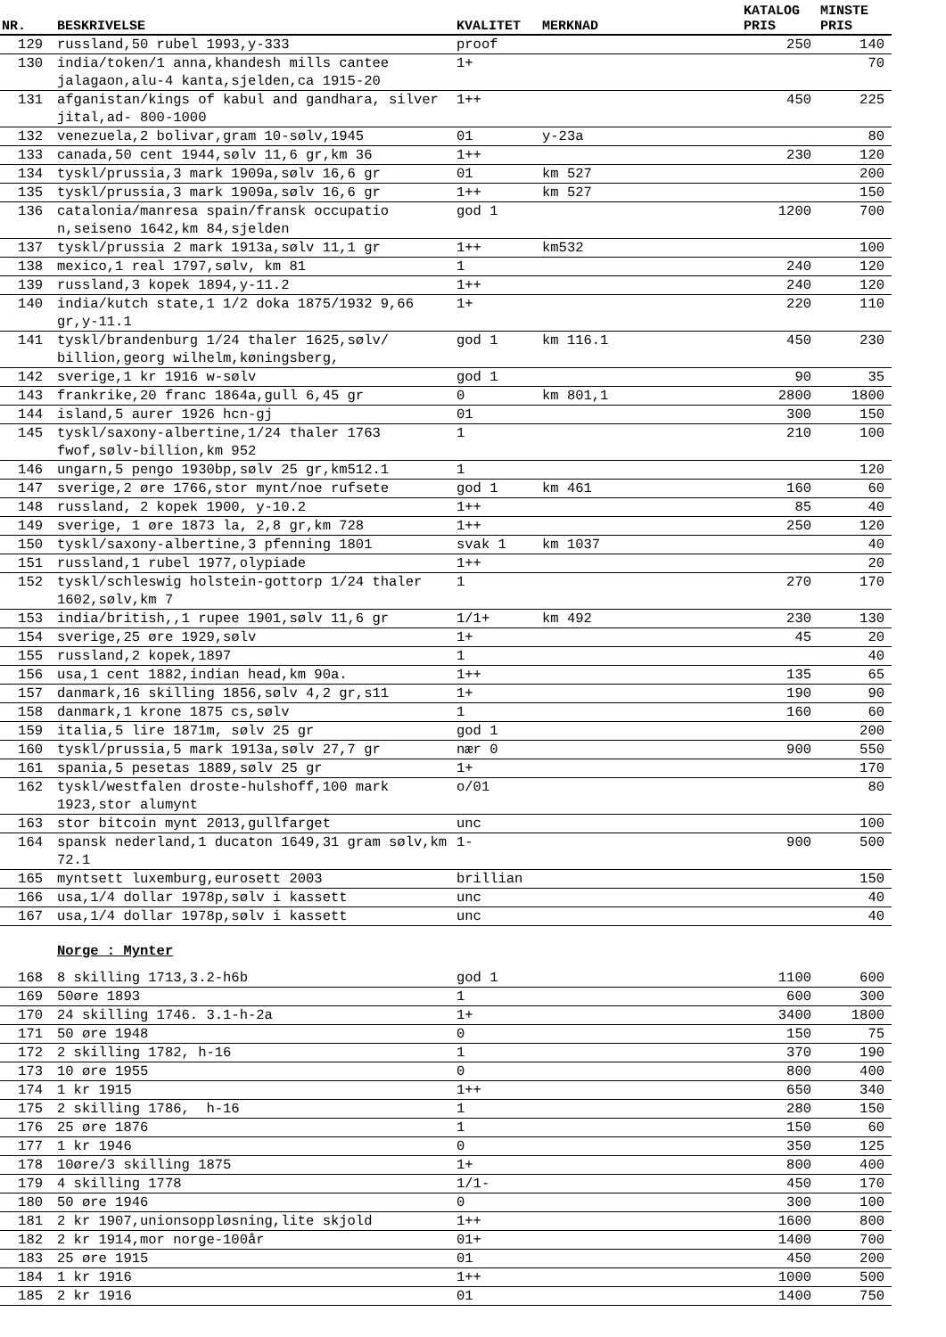| | | | | KATALOG | MINSTE |
| --- | --- | --- | --- | --- | --- |
| NR. | BESKRIVELSE | KVALITET | MERKNAD | PRIS | PRIS |
| 129 | russland,50 rubel 1993,y-333 | proof | | 250 | 140 |
| 130 | india/token/1 anna,khandesh mills cantee jalagaon,alu-4 kanta,sjelden,ca 1915-20 | 1+ | | | 70 |
| 131 | afganistan/kings of kabul and gandhara, silver jital,ad- 800-1000 | 1++ | | 450 | 225 |
| 132 | venezuela,2 bolivar,gram 10-sølv,1945 | 01 | y-23a | | 80 |
| 133 | canada,50 cent 1944,sølv 11,6 gr,km 36 | 1++ | | 230 | 120 |
| 134 | tyskl/prussia,3 mark 1909a,sølv 16,6 gr | 01 | km 527 | | 200 |
| 135 | tyskl/prussia,3 mark 1909a,sølv 16,6 gr | 1++ | km 527 | | 150 |
| 136 | catalonia/manresa spain/fransk occupatio n,seiseno 1642,km 84,sjelden | god 1 | | 1200 | 700 |
| 137 | tyskl/prussia 2 mark 1913a,sølv 11,1 gr | 1++ | km532 | | 100 |
| 138 | mexico,1 real 1797,sølv, km 81 | 1 | | 240 | 120 |
| 139 | russland,3 kopek 1894,y-11.2 | 1++ | | 240 | 120 |
| 140 | india/kutch state,1 1/2 doka 1875/1932 9,66 gr,y-11.1 | 1+ | | 220 | 110 |
| 141 | tyskl/brandenburg 1/24 thaler 1625,sølv/ billion,georg wilhelm,køningsberg, | god 1 | km 116.1 | 450 | 230 |
| 142 | sverige,1 kr 1916 w-sølv | god 1 | | 90 | 35 |
| 143 | frankrike,20 franc 1864a,gull 6,45 gr | 0 | km 801,1 | 2800 | 1800 |
| 144 | island,5 aurer 1926 hcn-gj | 01 | | 300 | 150 |
| 145 | tyskl/saxony-albertine,1/24 thaler 1763 fwof,sølv-billion,km 952 | 1 | | 210 | 100 |
| 146 | ungarn,5 pengo 1930bp,sølv 25 gr,km512.1 | 1 | | | 120 |
| 147 | sverige,2 øre 1766,stor mynt/noe rufsete | god 1 | km 461 | 160 | 60 |
| 148 | russland, 2 kopek 1900, y-10.2 | 1++ | | 85 | 40 |
| 149 | sverige, 1 øre 1873 la, 2,8 gr,km 728 | 1++ | | 250 | 120 |
| 150 | tyskl/saxony-albertine,3 pfenning 1801 | svak 1 | km 1037 | | 40 |
| 151 | russland,1 rubel 1977,olypiade | 1++ | | | 20 |
| 152 | tyskl/schleswig holstein-gottorp 1/24 thaler 1602,sølv,km 7 | 1 | | 270 | 170 |
| 153 | india/british,,1 rupee 1901,sølv 11,6 gr | 1/1+ | km 492 | 230 | 130 |
| 154 | sverige,25 øre 1929,sølv | 1+ | | 45 | 20 |
| 155 | russland,2 kopek,1897 | 1 | | | 40 |
| 156 | usa,1 cent 1882,indian head,km 90a. | 1++ | | 135 | 65 |
| 157 | danmark,16 skilling 1856,sølv 4,2 gr,s11 | 1+ | | 190 | 90 |
| 158 | danmark,1 krone 1875 cs,sølv | 1 | | 160 | 60 |
| 159 | italia,5 lire 1871m, sølv 25 gr | god 1 | | | 200 |
| 160 | tyskl/prussia,5 mark 1913a,sølv 27,7 gr | nær 0 | | 900 | 550 |
| 161 | spania,5 pesetas 1889,sølv 25 gr | 1+ | | | 170 |
| 162 | tyskl/westfalen droste-hulshoff,100 mark 1923,stor alumynt | o/01 | | | 80 |
| 163 | stor bitcoin mynt 2013,gullfarget | unc | | | 100 |
| 164 | spansk nederland,1 ducaton 1649,31 gram sølv,km 72.1 | 1- | | 900 | 500 |
| 165 | myntsett luxemburg,eurosett 2003 | brillian | | | 150 |
| 166 | usa,1/4 dollar 1978p,sølv i kassett | unc | | | 40 |
| 167 | usa,1/4 dollar 1978p,sølv i kassett | unc | | | 40 |
| | Norge : Mynter | | | | |
| 168 | 8 skilling 1713,3.2-h6b | god 1 | | 1100 | 600 |
| 169 | 50øre 1893 | 1 | | 600 | 300 |
| 170 | 24 skilling 1746. 3.1-h-2a | 1+ | | 3400 | 1800 |
| 171 | 50 øre 1948 | 0 | | 150 | 75 |
| 172 | 2 skilling 1782, h-16 | 1 | | 370 | 190 |
| 173 | 10 øre 1955 | 0 | | 800 | 400 |
| 174 | 1 kr 1915 | 1++ | | 650 | 340 |
| 175 | 2 skilling 1786, h-16 | 1 | | 280 | 150 |
| 176 | 25 øre 1876 | 1 | | 150 | 60 |
| 177 | 1 kr 1946 | 0 | | 350 | 125 |
| 178 | 10øre/3 skilling 1875 | 1+ | | 800 | 400 |
| 179 | 4 skilling 1778 | 1/1- | | 450 | 170 |
| 180 | 50 øre 1946 | 0 | | 300 | 100 |
| 181 | 2 kr 1907,unionsoppløsning,lite skjold | 1++ | | 1600 | 800 |
| 182 | 2 kr 1914,mor norge-100år | 01+ | | 1400 | 700 |
| 183 | 25 øre 1915 | 01 | | 450 | 200 |
| 184 | 1 kr 1916 | 1++ | | 1000 | 500 |
| 185 | 2 kr 1916 | 01 | | 1400 | 750 |